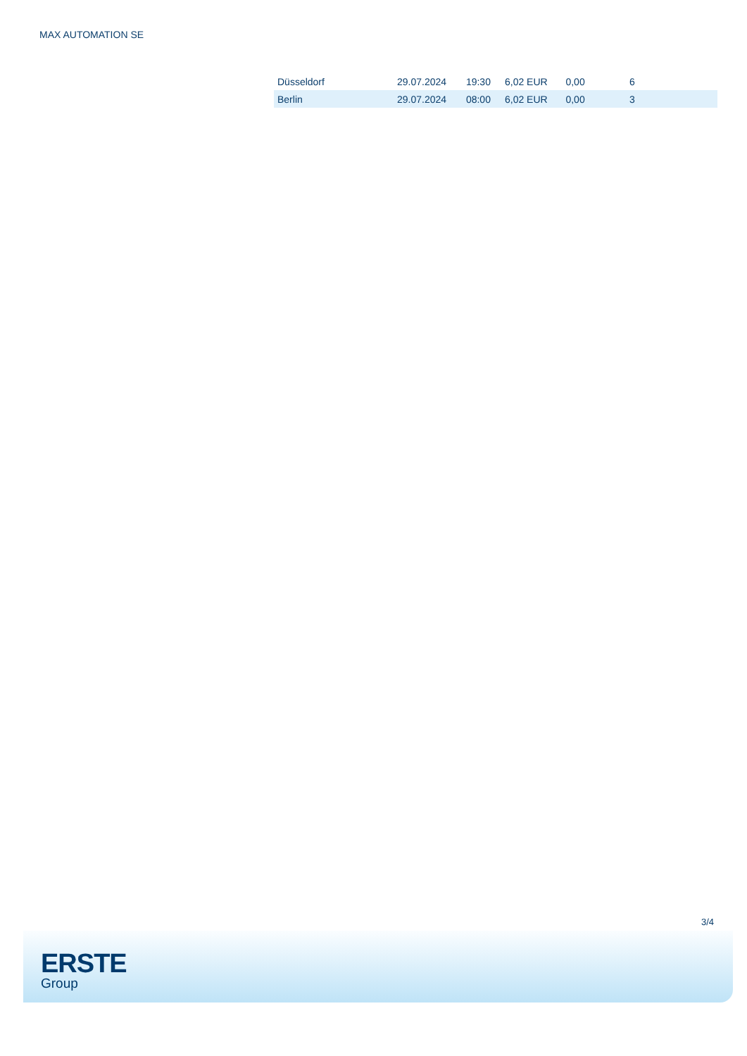MAX AUTOMATION SE
| Düsseldorf | 29.07.2024 | 19:30 | 6,02 EUR | 0,00 | 6 |
| Berlin | 29.07.2024 | 08:00 | 6,02 EUR | 0,00 | 3 |
3/4
ERSTE
Group